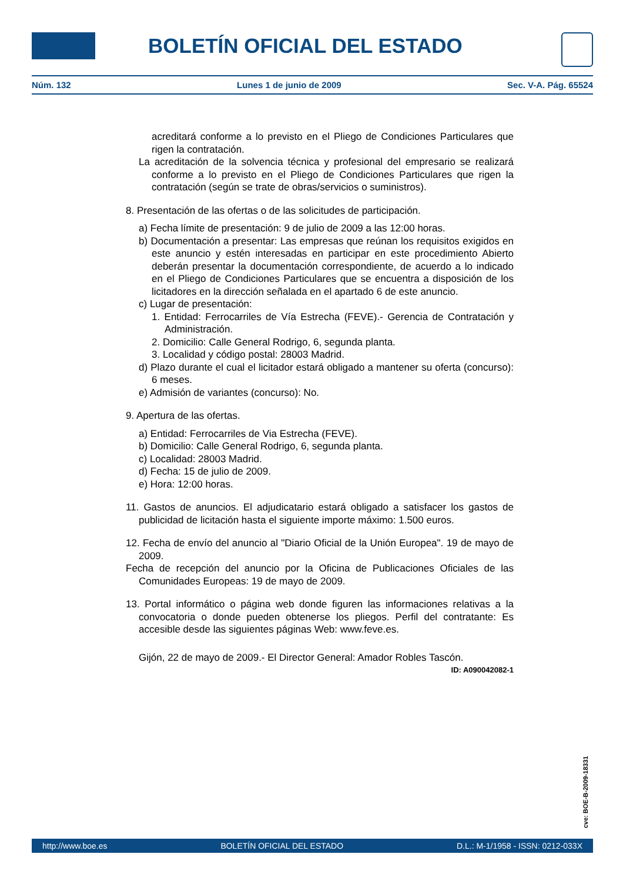BOLETÍN OFICIAL DEL ESTADO
Núm. 132 Lunes 1 de junio de 2009 Sec. V-A. Pág. 65524
acreditará conforme a lo previsto en el Pliego de Condiciones Particulares que rigen la contratación.
La acreditación de la solvencia técnica y profesional del empresario se realizará conforme a lo previsto en el Pliego de Condiciones Particulares que rigen la contratación (según se trate de obras/servicios o suministros).
8. Presentación de las ofertas o de las solicitudes de participación.
a) Fecha límite de presentación: 9 de julio de 2009 a las 12:00 horas.
b) Documentación a presentar: Las empresas que reúnan los requisitos exigidos en este anuncio y estén interesadas en participar en este procedimiento Abierto deberán presentar la documentación correspondiente, de acuerdo a lo indicado en el Pliego de Condiciones Particulares que se encuentra a disposición de los licitadores en la dirección señalada en el apartado 6 de este anuncio.
c) Lugar de presentación:
1. Entidad: Ferrocarriles de Vía Estrecha (FEVE).- Gerencia de Contratación y Administración.
2. Domicilio: Calle General Rodrigo, 6, segunda planta.
3. Localidad y código postal: 28003 Madrid.
d) Plazo durante el cual el licitador estará obligado a mantener su oferta (concurso): 6 meses.
e) Admisión de variantes (concurso): No.
9. Apertura de las ofertas.
a) Entidad: Ferrocarriles de Via Estrecha (FEVE).
b) Domicilio: Calle General Rodrigo, 6, segunda planta.
c) Localidad: 28003 Madrid.
d) Fecha: 15 de julio de 2009.
e) Hora: 12:00 horas.
11. Gastos de anuncios. El adjudicatario estará obligado a satisfacer los gastos de publicidad de licitación hasta el siguiente importe máximo: 1.500 euros.
12. Fecha de envío del anuncio al "Diario Oficial de la Unión Europea". 19 de mayo de 2009.
Fecha de recepción del anuncio por la Oficina de Publicaciones Oficiales de las Comunidades Europeas: 19 de mayo de 2009.
13. Portal informático o página web donde figuren las informaciones relativas a la convocatoria o donde pueden obtenerse los pliegos. Perfil del contratante: Es accesible desde las siguientes páginas Web: www.feve.es.
Gijón, 22 de mayo de 2009.- El Director General: Amador Robles Tascón.
ID: A090042082-1
cve: BOE-B-2009-18331
http://www.boe.es BOLETÍN OFICIAL DEL ESTADO D.L.: M-1/1958 - ISSN: 0212-033X